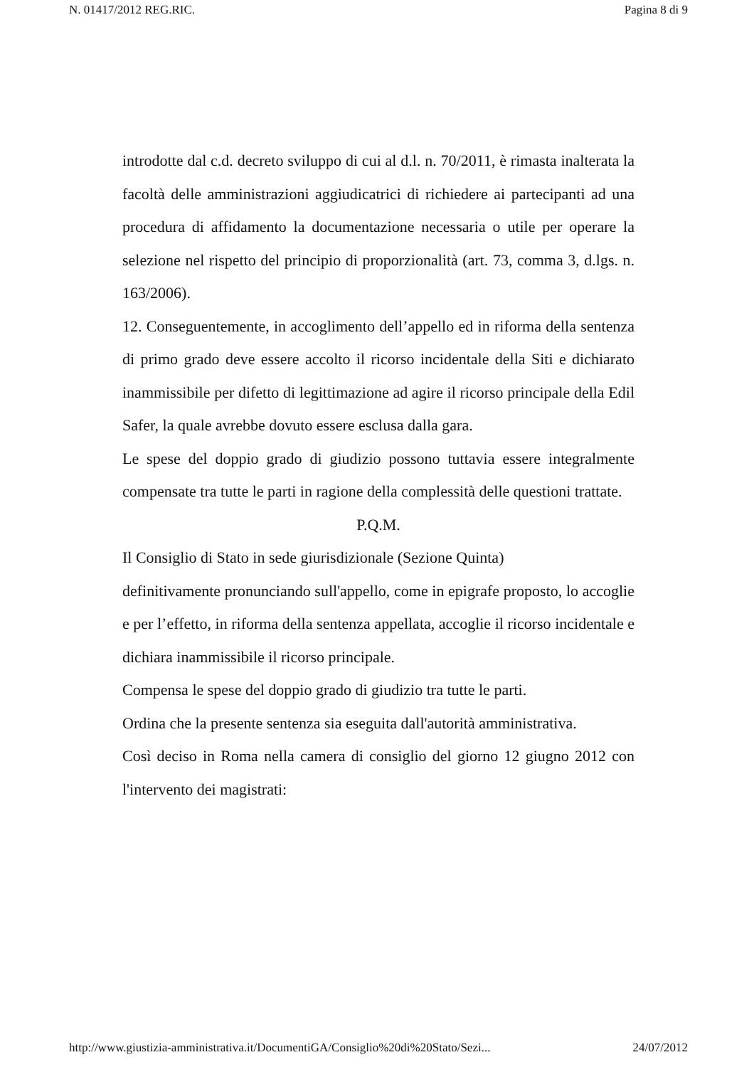N. 01417/2012 REG.RIC. Pagina 8 di 9
introdotte dal c.d. decreto sviluppo di cui al d.l. n. 70/2011, è rimasta inalterata la facoltà delle amministrazioni aggiudicatrici di richiedere ai partecipanti ad una procedura di affidamento la documentazione necessaria o utile per operare la selezione nel rispetto del principio di proporzionalità (art. 73, comma 3, d.lgs. n. 163/2006).
12. Conseguentemente, in accoglimento dell’appello ed in riforma della sentenza di primo grado deve essere accolto il ricorso incidentale della Siti e dichiarato inammissibile per difetto di legittimazione ad agire il ricorso principale della Edil Safer, la quale avrebbe dovuto essere esclusa dalla gara.
Le spese del doppio grado di giudizio possono tuttavia essere integralmente compensate tra tutte le parti in ragione della complessità delle questioni trattate.
P.Q.M.
Il Consiglio di Stato in sede giurisdizionale (Sezione Quinta)
definitivamente pronunciando sull'appello, come in epigrafe proposto, lo accoglie e per l’effetto, in riforma della sentenza appellata, accoglie il ricorso incidentale e dichiara inammissibile il ricorso principale.
Compensa le spese del doppio grado di giudizio tra tutte le parti.
Ordina che la presente sentenza sia eseguita dall'autorità amministrativa.
Così deciso in Roma nella camera di consiglio del giorno 12 giugno 2012 con l'intervento dei magistrati:
http://www.giustizia-amministrativa.it/DocumentiGA/Consiglio%20di%20Stato/Sezi... 24/07/2012